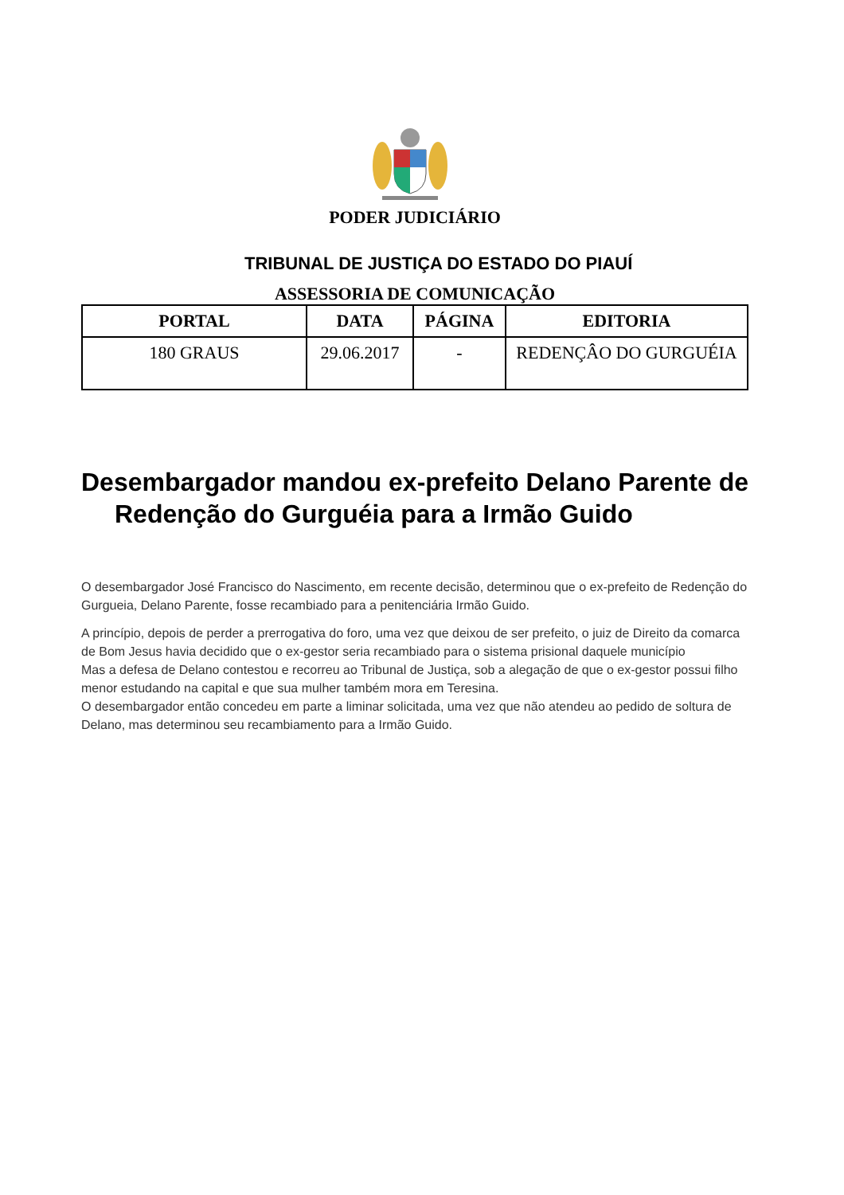PODER JUDICIÁRIO
TRIBUNAL DE JUSTIÇA DO ESTADO DO PIAUÍ
ASSESSORIA DE COMUNICAÇÃO
| PORTAL | DATA | PÁGINA | EDITORIA |
| --- | --- | --- | --- |
| 180 GRAUS | 29.06.2017 | - | REDENÇÂO DO GURGUÉIA |
Desembargador mandou ex-prefeito Delano Parente de Redenção do Gurguéia para a Irmão Guido
O desembargador José Francisco do Nascimento, em recente decisão, determinou que o ex-prefeito de Redenção do Gurgueia, Delano Parente, fosse recambiado para a penitenciária Irmão Guido.
A princípio, depois de perder a prerrogativa do foro, uma vez que deixou de ser prefeito, o juiz de Direito da comarca de Bom Jesus havia decidido que o ex-gestor seria recambiado para o sistema prisional daquele município
Mas a defesa de Delano contestou e recorreu ao Tribunal de Justiça, sob a alegação de que o ex-gestor possui filho menor estudando na capital e que sua mulher também mora em Teresina.
O desembargador então concedeu em parte a liminar solicitada, uma vez que não atendeu ao pedido de soltura de Delano, mas determinou seu recambiamento para a Irmão Guido.